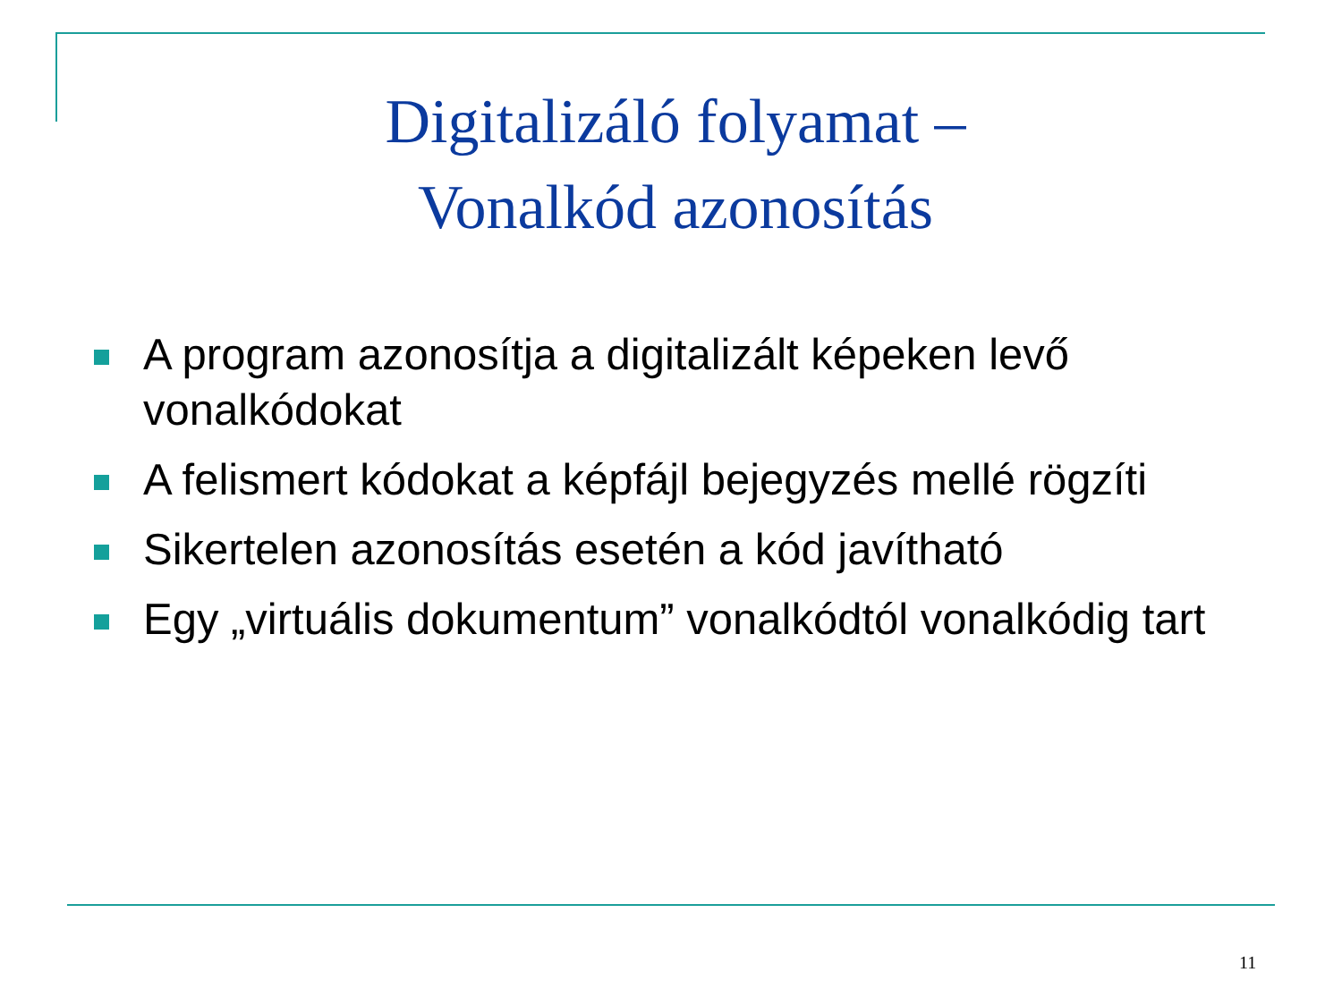Digitalizáló folyamat –
Vonalkód azonosítás
A program azonosítja a digitalizált képeken levő vonalkódokat
A felismert kódokat a képfájl bejegyzés mellé rögzíti
Sikertelen azonosítás esetén a kód javítható
Egy „virtuális dokumentum” vonalkódtól vonalkódig tart
11